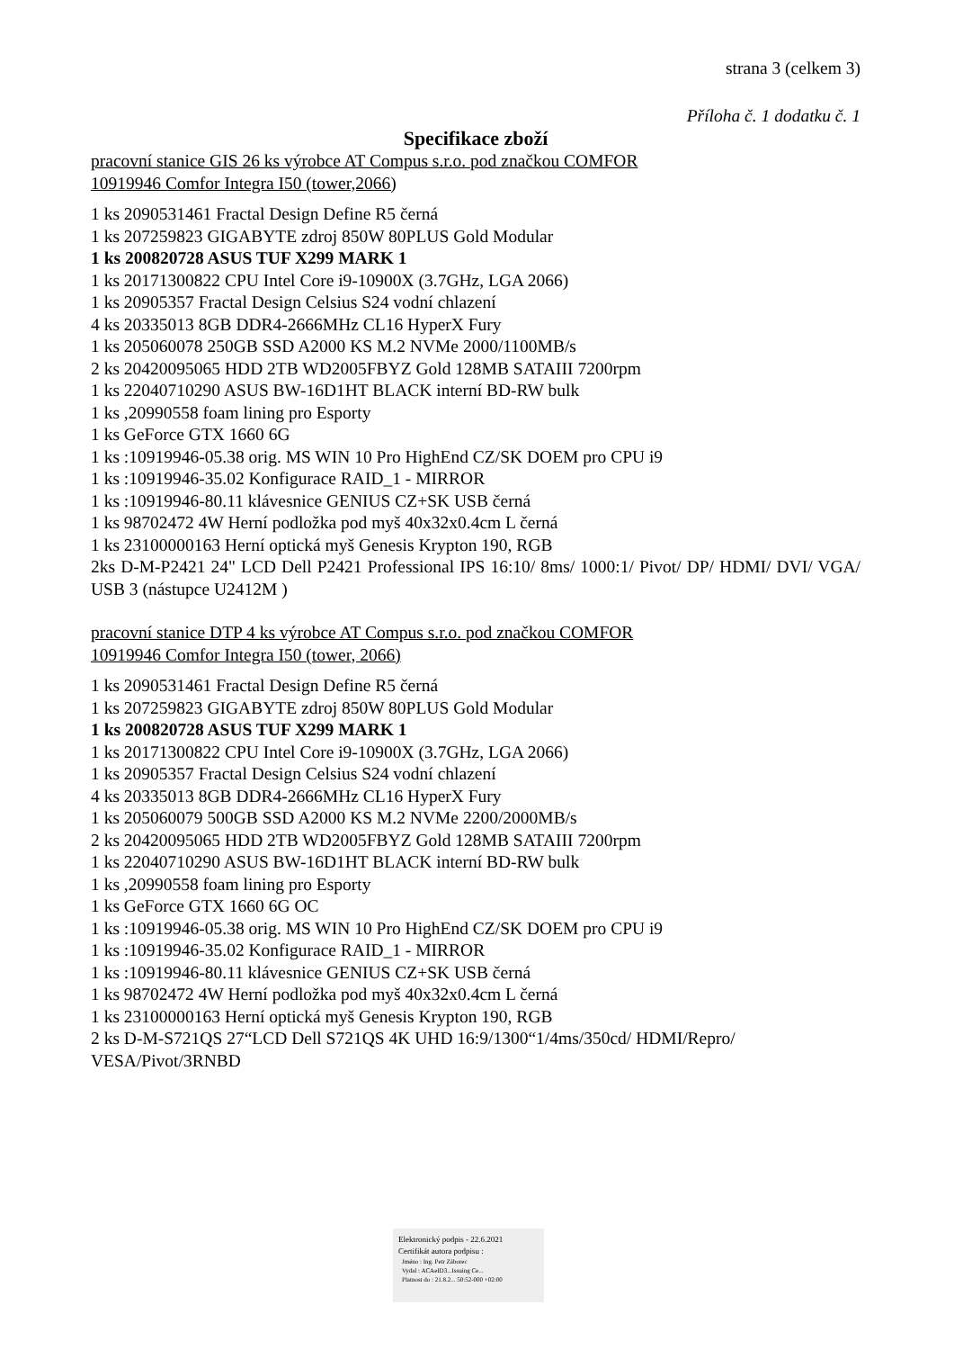strana 3 (celkem 3)
Příloha č. 1 dodatku č. 1
Specifikace zboží
pracovní stanice GIS 26 ks výrobce AT Compus s.r.o. pod značkou COMFOR
10919946 Comfor Integra I50 (tower,2066)
1 ks 2090531461 Fractal Design Define R5 černá
1 ks 207259823 GIGABYTE zdroj 850W 80PLUS Gold Modular
1 ks 200820728 ASUS TUF X299 MARK 1
1 ks 20171300822 CPU Intel Core i9-10900X (3.7GHz, LGA 2066)
1 ks 20905357 Fractal Design Celsius S24 vodní chlazení
4 ks 20335013 8GB DDR4-2666MHz CL16 HyperX Fury
1 ks 205060078 250GB SSD A2000 KS M.2 NVMe 2000/1100MB/s
2 ks 20420095065 HDD 2TB WD2005FBYZ Gold 128MB SATAIII 7200rpm
1 ks 22040710290 ASUS BW-16D1HT BLACK interní BD-RW bulk
1 ks ,20990558 foam lining pro Esporty
1 ks GeForce GTX 1660 6G
1 ks :10919946-05.38 orig. MS WIN 10 Pro HighEnd CZ/SK DOEM pro CPU i9
1 ks :10919946-35.02 Konfigurace RAID_1 - MIRROR
1 ks :10919946-80.11 klávesnice GENIUS CZ+SK USB černá
1 ks 98702472 4W Herní podložka pod myš 40x32x0.4cm L černá
1 ks 23100000163 Herní optická myš Genesis Krypton 190, RGB
2ks D-M-P2421 24" LCD Dell P2421 Professional IPS 16:10/ 8ms/ 1000:1/ Pivot/ DP/ HDMI/ DVI/ VGA/ USB 3 (nástupce U2412M )
pracovní stanice DTP 4 ks výrobce AT Compus s.r.o. pod značkou COMFOR
10919946 Comfor Integra I50 (tower, 2066)
1 ks 2090531461 Fractal Design Define R5 černá
1 ks 207259823 GIGABYTE zdroj 850W 80PLUS Gold Modular
1 ks 200820728 ASUS TUF X299 MARK 1
1 ks 20171300822 CPU Intel Core i9-10900X (3.7GHz, LGA 2066)
1 ks 20905357 Fractal Design Celsius S24 vodní chlazení
4 ks 20335013 8GB DDR4-2666MHz CL16 HyperX Fury
1 ks 205060079 500GB SSD A2000 KS M.2 NVMe 2200/2000MB/s
2 ks 20420095065 HDD 2TB WD2005FBYZ Gold 128MB SATAIII 7200rpm
1 ks 22040710290 ASUS BW-16D1HT BLACK interní BD-RW bulk
1 ks ,20990558 foam lining pro Esporty
1 ks GeForce GTX 1660 6G OC
1 ks :10919946-05.38 orig. MS WIN 10 Pro HighEnd CZ/SK DOEM pro CPU i9
1 ks :10919946-35.02 Konfigurace RAID_1 - MIRROR
1 ks :10919946-80.11 klávesnice GENIUS CZ+SK USB černá
1 ks 98702472 4W Herní podložka pod myš 40x32x0.4cm L černá
1 ks 23100000163 Herní optická myš Genesis Krypton 190, RGB
2 ks D-M-S721QS 27“LCD Dell S721QS 4K UHD 16:9/1300“1/4ms/350cd/ HDMI/Repro/
VESA/Pivot/3RNBD
Elektronický podpis - 22.6.2021
Certifikát autora podpisu :
Jméno : Ing. Petr Záborec
Vydal : ACAeID3...Issuing Ce...
Platnost do : 21.8.2... 50:52-000 +02:00